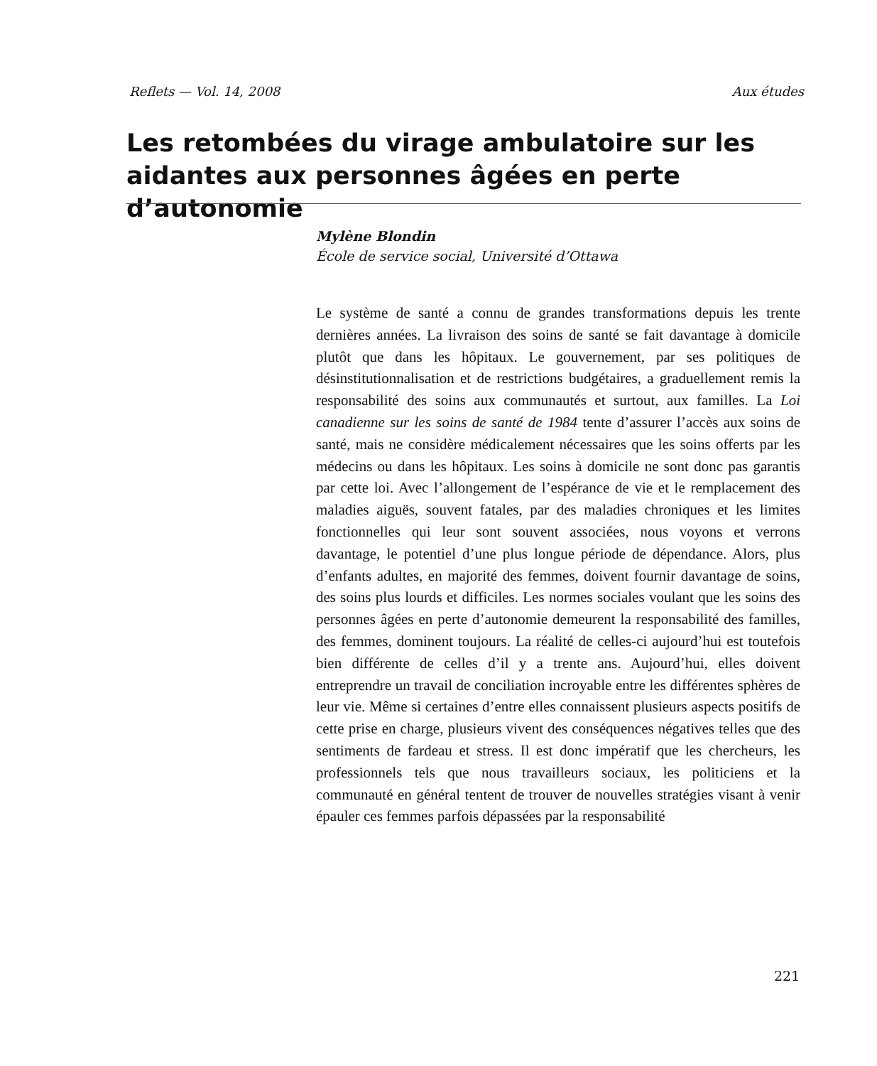Reflets — Vol. 14, 2008 Aux études
Les retombées du virage ambulatoire sur les aidantes aux personnes âgées en perte d’autonomie
Mylène Blondin
École de service social, Université d’Ottawa
Le système de santé a connu de grandes transformations depuis les trente dernières années. La livraison des soins de santé se fait davantage à domicile plutôt que dans les hôpitaux. Le gouvernement, par ses politiques de désinstitutionnalisation et de restrictions budgétaires, a graduellement remis la responsabilité des soins aux communautés et surtout, aux familles. La Loi canadienne sur les soins de santé de 1984 tente d’assurer l’accès aux soins de santé, mais ne considère médicalement nécessaires que les soins offerts par les médecins ou dans les hôpitaux. Les soins à domicile ne sont donc pas garantis par cette loi. Avec l’allongement de l’espérance de vie et le remplacement des maladies aiguës, souvent fatales, par des maladies chroniques et les limites fonctionnelles qui leur sont souvent associées, nous voyons et verrons davantage, le potentiel d’une plus longue période de dépendance. Alors, plus d’enfants adultes, en majorité des femmes, doivent fournir davantage de soins, des soins plus lourds et difficiles. Les normes sociales voulant que les soins des personnes âgées en perte d’autonomie demeurent la responsabilité des familles, des femmes, dominent toujours. La réalité de celles-ci aujourd’hui est toutefois bien différente de celles d’il y a trente ans. Aujourd’hui, elles doivent entreprendre un travail de conciliation incroyable entre les différentes sphères de leur vie. Même si certaines d’entre elles connaissent plusieurs aspects positifs de cette prise en charge, plusieurs vivent des conséquences négatives telles que des sentiments de fardeau et stress. Il est donc impératif que les chercheurs, les professionnels tels que nous travailleurs sociaux, les politiciens et la communauté en général tentent de trouver de nouvelles stratégies visant à venir épauler ces femmes parfois dépassées par la responsabilité
221